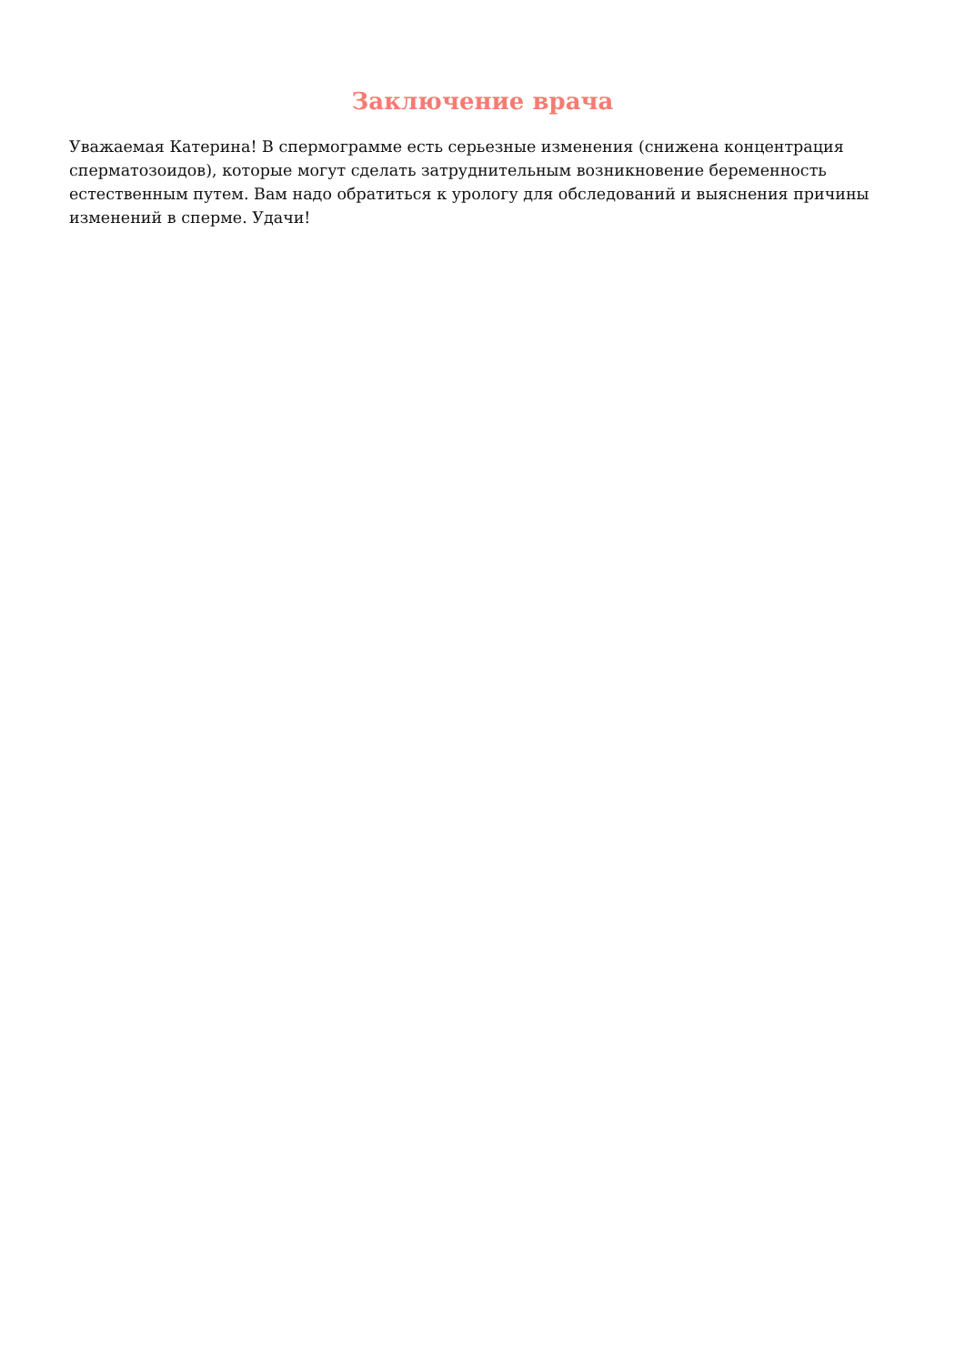Заключение врача
Уважаемая Катерина! В спермограмме есть серьезные изменения (снижена концентрация сперматозоидов), которые могут сделать затруднительным возникновение беременность естественным путем. Вам надо обратиться к урологу для обследований и выяснения причины изменений в сперме. Удачи!